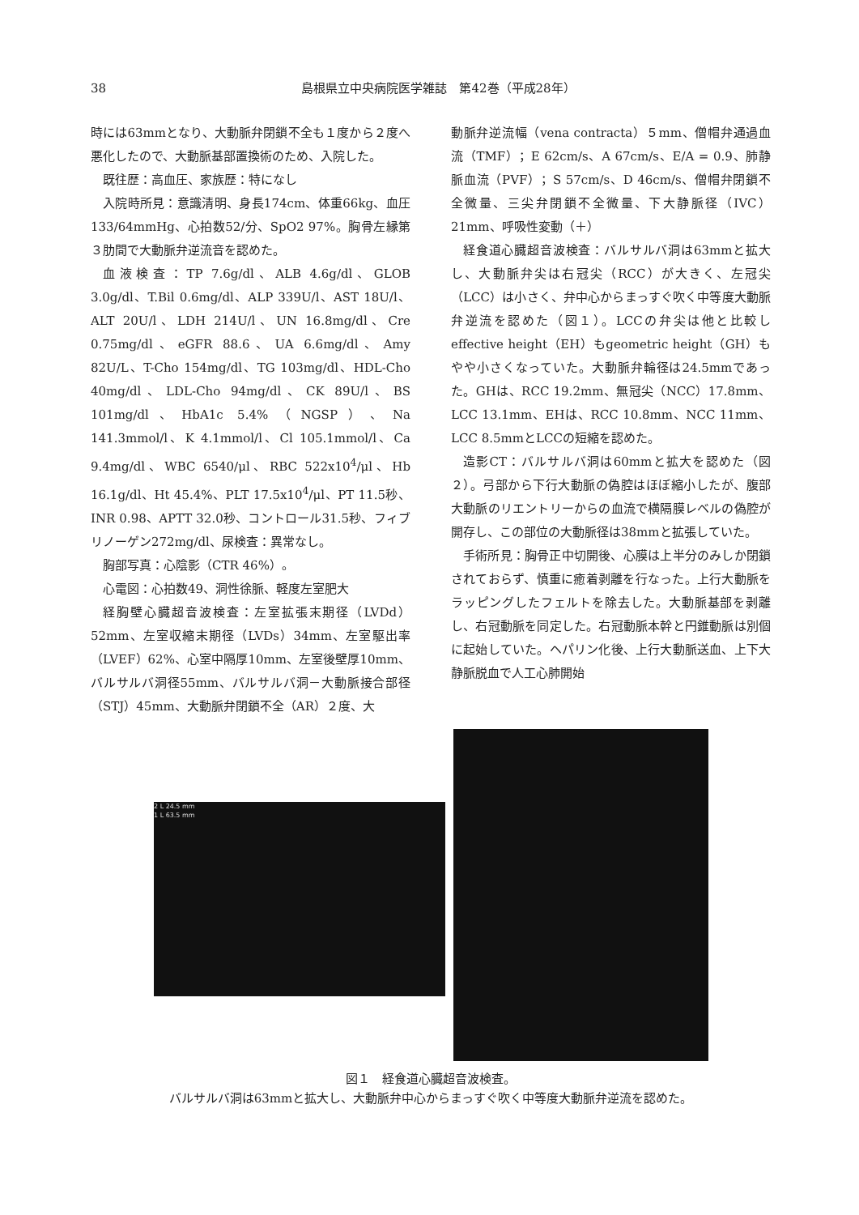38
島根県立中央病院医学雑誌　第42巻（平成28年）
時には63mmとなり、大動脈弁閉鎖不全も１度から２度へ悪化したので、大動脈基部置換術のため、入院した。
既往歴：高血圧、家族歴：特になし
入院時所見：意識清明、身長174cm、体重66kg、血圧133/64mmHg、心拍数52/分、SpO2 97%。胸骨左縁第３肋間で大動脈弁逆流音を認めた。
血液検査：TP 7.6g/dl、ALB 4.6g/dl、GLOB 3.0g/dl、T.Bil 0.6mg/dl、ALP 339U/l、AST 18U/l、ALT 20U/l、LDH 214U/l、UN 16.8mg/dl、Cre 0.75mg/dl、eGFR 88.6、UA 6.6mg/dl、Amy 82U/L、T-Cho 154mg/dl、TG 103mg/dl、HDL-Cho 40mg/dl、LDL-Cho 94mg/dl、CK 89U/l、BS 101mg/dl、HbA1c 5.4%（NGSP）、Na 141.3mmol/l、K 4.1mmol/l、Cl 105.1mmol/l、Ca 9.4mg/dl、WBC 6540/μl、RBC 522x10<sup>4</sup>/μl、Hb 16.1g/dl、Ht 45.4%、PLT 17.5x10<sup>4</sup>/μl、PT 11.5秒、INR 0.98、APTT 32.0秒、コントロール31.5秒、フィブリノーゲン272mg/dl、尿検査：異常なし。
胸部写真：心陰影（CTR 46%）。
心電図：心拍数49、洞性徐脈、軽度左室肥大
経胸壁心臓超音波検査：左室拡張末期径（LVDd）52mm、左室収縮末期径（LVDs）34mm、左室駆出率（LVEF）62%、心室中隔厚10mm、左室後壁厚10mm、バルサルバ洞径55mm、バルサルバ洞－大動脈接合部径（STJ）45mm、大動脈弁閉鎖不全（AR）２度、大
動脈弁逆流幅（vena contracta）５mm、僧帽弁通過血流（TMF）；E 62cm/s、A 67cm/s、E/A = 0.9、肺静脈血流（PVF）；S 57cm/s、D 46cm/s、僧帽弁閉鎖不全微量、三尖弁閉鎖不全微量、下大静脈径（IVC）21mm、呼吸性変動（＋）
経食道心臓超音波検査：バルサルバ洞は63mmと拡大し、大動脈弁尖は右冠尖（RCC）が大きく、左冠尖（LCC）は小さく、弁中心からまっすぐ吹く中等度大動脈弁逆流を認めた（図１）。LCCの弁尖は他と比較しeffective height（EH）もgeometric height（GH）もやや小さくなっていた。大動脈弁輪径は24.5mmであった。GHは、RCC 19.2mm、無冠尖（NCC）17.8mm、LCC 13.1mm、EHは、RCC 10.8mm、NCC 11mm、LCC 8.5mmとLCCの短縮を認めた。
造影CT：バルサルバ洞は60mmと拡大を認めた（図２）。弓部から下行大動脈の偽腔はほぼ縮小したが、腹部大動脈のリエントリーからの血流で横隔膜レベルの偽腔が開存し、この部位の大動脈径は38mmと拡張していた。
手術所見：胸骨正中切開後、心膜は上半分のみしか閉鎖されておらず、慎重に癒着剥離を行なった。上行大動脈をラッピングしたフェルトを除去した。大動脈基部を剥離し、右冠動脈を同定した。右冠動脈本幹と円錐動脈は別個に起始していた。ヘパリン化後、上行大動脈送血、上下大静脈脱血で人工心肺開始
2 L 24.5 mm
1 L 63.5 mm
図１　経食道心臓超音波検査。
バルサルバ洞は63mmと拡大し、大動脈弁中心からまっすぐ吹く中等度大動脈弁逆流を認めた。